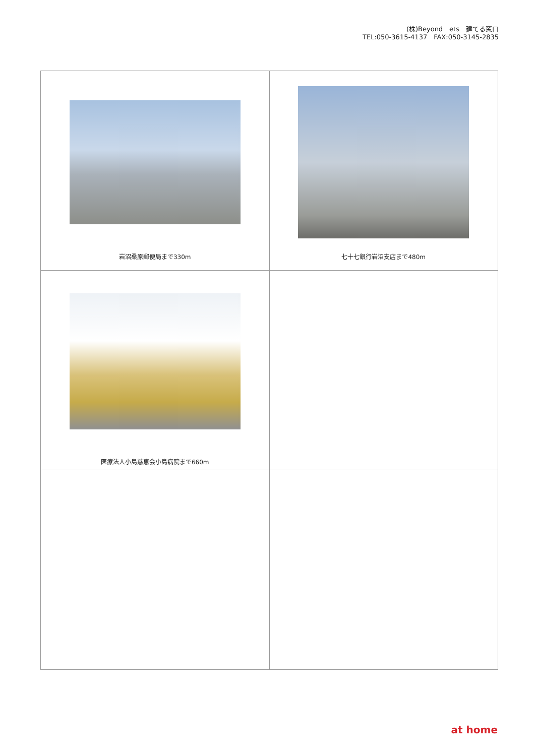(株)Beyond　ets　建てる窓口
TEL:050-3615-4137　FAX:050-3145-2835
| 岩沼桑原郵便局まで330m | 七十七銀行岩沼支店まで480m |
| 医療法人小島慈恵会小島病院まで660m | |
at home